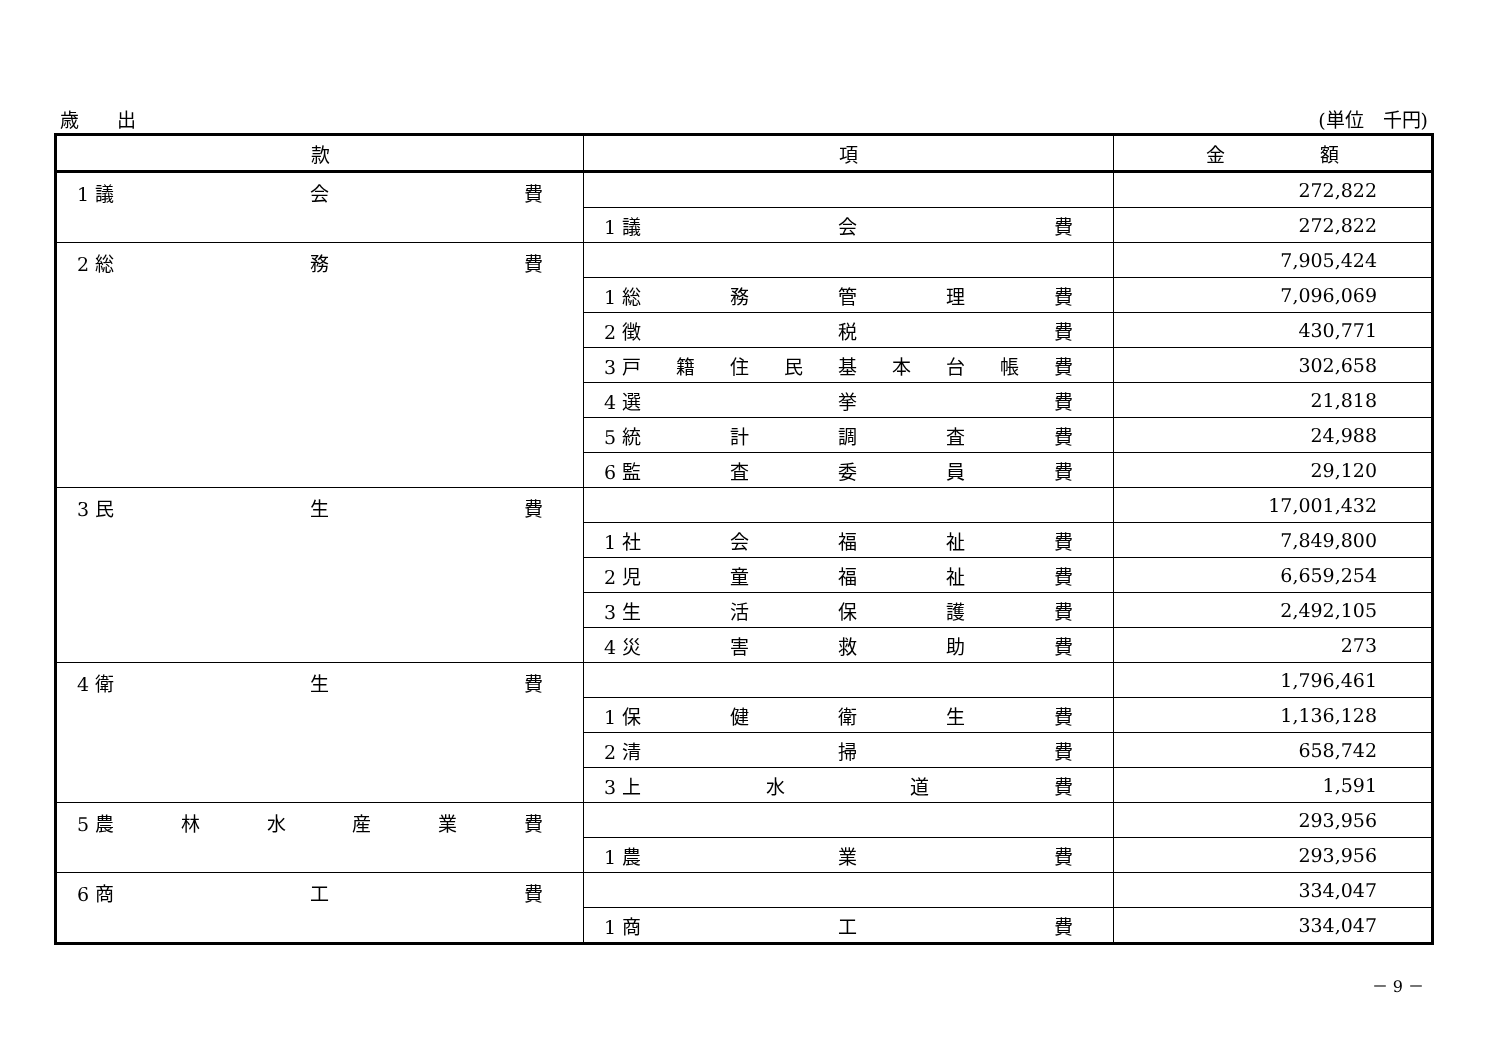歳　　出 (単位　千円)
| 款 | 項 | 金 額 |
| --- | --- | --- |
| 1 議 会 費 | | 272,822 |
| | 1 議 会 費 | 272,822 |
| 2 総 務 費 | | 7,905,424 |
| | 1 総 務 管 理 費 | 7,096,069 |
| | 2 徴 税 費 | 430,771 |
| | 3 戸 籍 住 民 基 本 台 帳 費 | 302,658 |
| | 4 選 挙 費 | 21,818 |
| | 5 統 計 調 査 費 | 24,988 |
| | 6 監 査 委 員 費 | 29,120 |
| 3 民 生 費 | | 17,001,432 |
| | 1 社 会 福 祉 費 | 7,849,800 |
| | 2 児 童 福 祉 費 | 6,659,254 |
| | 3 生 活 保 護 費 | 2,492,105 |
| | 4 災 害 救 助 費 | 273 |
| 4 衛 生 費 | | 1,796,461 |
| | 1 保 健 衛 生 費 | 1,136,128 |
| | 2 清 掃 費 | 658,742 |
| | 3 上 水 道 費 | 1,591 |
| 5 農 林 水 産 業 費 | | 293,956 |
| | 1 農 業 費 | 293,956 |
| 6 商 工 費 | | 334,047 |
| | 1 商 工 費 | 334,047 |
－ 9 －